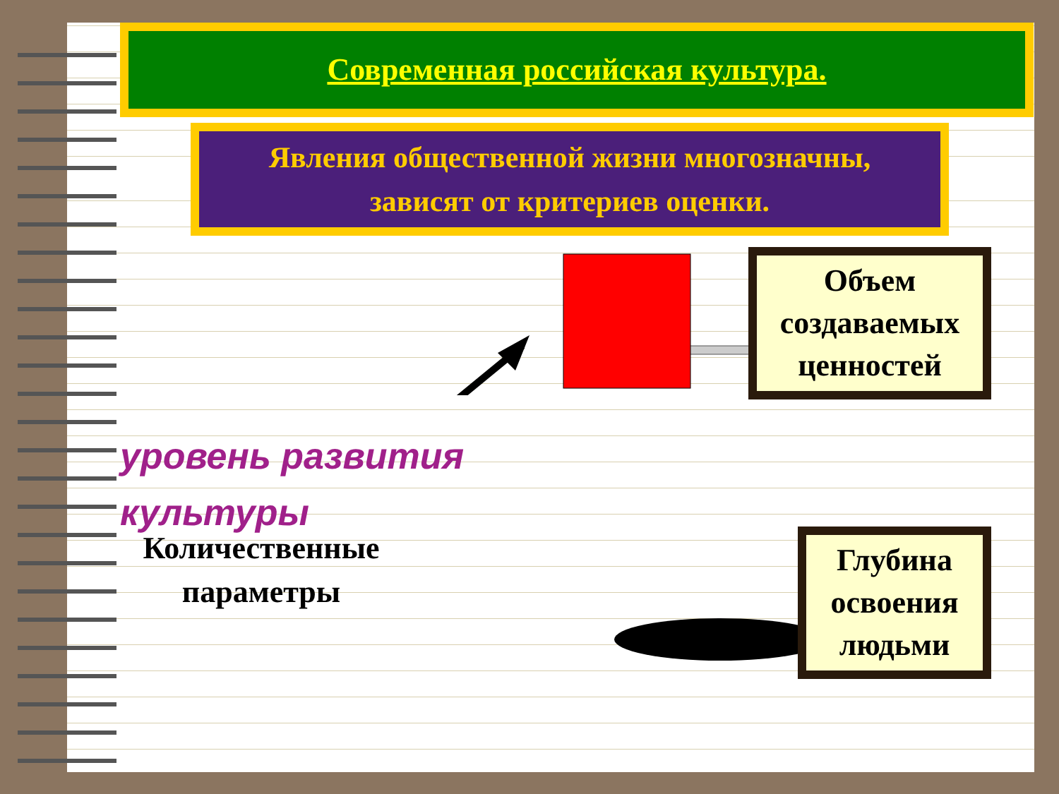Современная российская культура.
Явления общественной жизни многозначны,
зависят от критериев оценки.
Объем
создаваемых
ценностей
уровень развития
культуры
Количественные
параметры
Глубина
освоения
людьми